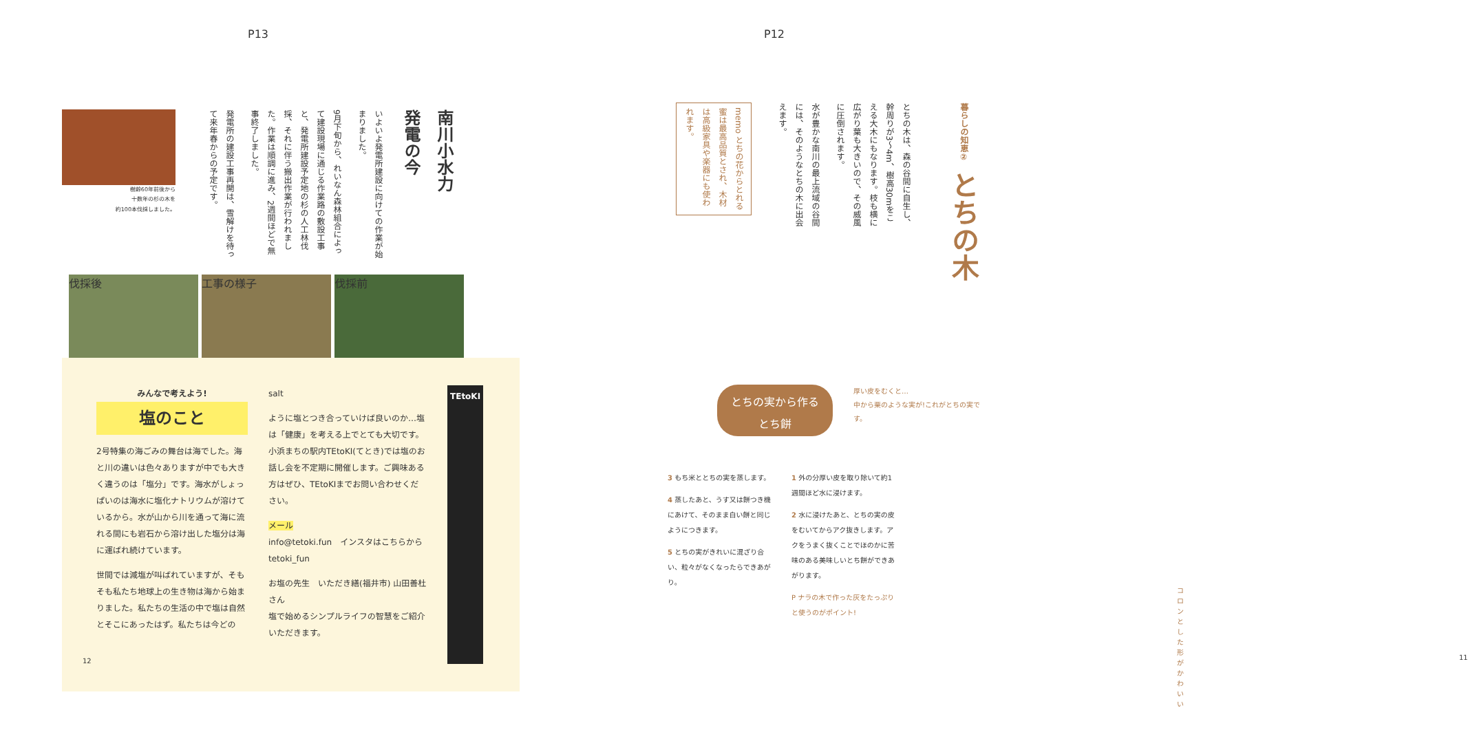P13
樹齢60年前後から
十数年の杉の木を
約100本伐採しました。
南川小水力
発電の今
いよいよ発電所建設に向けての作業が始まりました。
9月下旬から、れいなん森林組合によって建設現場に通じる作業路の敷設工事と、発電所建設予定地の杉の人工林伐採、それに伴う搬出作業が行われました。作業は順調に進み、2週間ほどで無事終了しました。
発電所の建設工事再開は、雪解けを待って来年春からの予定です。
伐採後 工事の様子 伐採前
みんなで考えよう!
塩のこと
2号特集の海ごみの舞台は海でした。海と川の違いは色々ありますが中でも大きく違うのは「塩分」です。海水がしょっぱいのは海水に塩化ナトリウムが溶けているから。水が山から川を通って海に流れる間にも岩石から溶け出した塩分は海に運ばれ続けています。
世間では減塩が叫ばれていますが、そもそも私たち地球上の生き物は海から始まりました。私たちの生活の中で塩は自然とそこにあったはず。私たちは今どの
salt
ように塩とつき合っていけば良いのか…塩は「健康」を考える上でとても大切です。小浜まちの駅内TEtoKI(てとき)では塩のお話し会を不定期に開催します。ご興味ある方はぜひ、TEtoKIまでお問い合わせください。
メール
info@tetoki.fun　インスタはこちらから　tetoki_fun
お塩の先生　いただき繕(福井市) 山田善杜さん
塩で始めるシンプルライフの智慧をご紹介いただきます。
TEtoKI
12
P12
暮らしの知恵② とちの木
とちの木は、森の谷間に自生し、幹周りが3〜4m、樹高30mをこえる大木にもなります。枝も横に広がり葉も大きいので、その威風に圧倒されます。
水が豊かな南川の最上流域の谷間には、そのようなとちの木に出会えます。
memo とちの花からとれる蜜は最高品質とされ、木材は高級家具や楽器にも使われます。
厚い皮をむくと…
中から栗のような実が!これがとちの実です。
とちの実から作る
とち餅
1 外の分厚い皮を取り除いて約1週間ほど水に浸けます。
2 水に浸けたあと、とちの実の皮をむいてからアク抜きします。アクをうまく抜くことでほのかに苦味のある美味しいとち餅ができあがります。
P ナラの木で作った灰をたっぷりと使うのがポイント!
3 もち米ととちの実を蒸します。
4 蒸したあと、うす又は餅つき機にあけて、そのまま白い餅と同じようにつきます。
5 とちの実がきれいに混ざり合い、粒々がなくなったらできあがり。
コロンとした形がかわいい
11